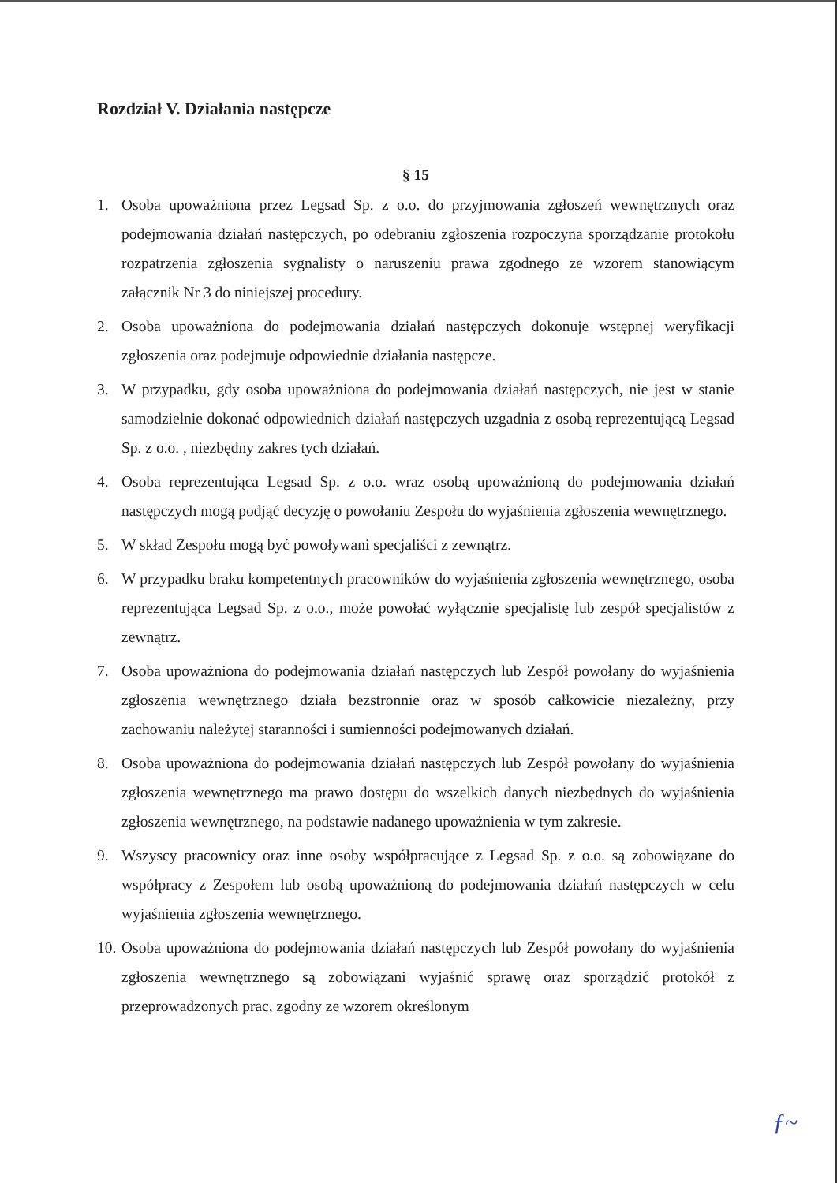Rozdział V. Działania następcze
§ 15
1. Osoba upoważniona przez Legsad Sp. z o.o. do przyjmowania zgłoszeń wewnętrznych oraz podejmowania działań następczych, po odebraniu zgłoszenia rozpoczyna sporządzanie protokołu rozpatrzenia zgłoszenia sygnalisty o naruszeniu prawa zgodnego ze wzorem stanowiącym załącznik Nr 3 do niniejszej procedury.
2. Osoba upoważniona do podejmowania działań następczych dokonuje wstępnej weryfikacji zgłoszenia oraz podejmuje odpowiednie działania następcze.
3. W przypadku, gdy osoba upoważniona do podejmowania działań następczych, nie jest w stanie samodzielnie dokonać odpowiednich działań następczych uzgadnia z osobą reprezentującą Legsad Sp. z o.o. , niezbędny zakres tych działań.
4. Osoba reprezentująca Legsad Sp. z o.o. wraz osobą upoważnioną do podejmowania działań następczych mogą podjąć decyzję o powołaniu Zespołu do wyjaśnienia zgłoszenia wewnętrznego.
5. W skład Zespołu mogą być powoływani specjaliści z zewnątrz.
6. W przypadku braku kompetentnych pracowników do wyjaśnienia zgłoszenia wewnętrznego, osoba reprezentująca Legsad Sp. z o.o., może powołać wyłącznie specjalistę lub zespół specjalistów z zewnątrz.
7. Osoba upoważniona do podejmowania działań następczych lub Zespół powołany do wyjaśnienia zgłoszenia wewnętrznego działa bezstronnie oraz w sposób całkowicie niezależny, przy zachowaniu należytej staranności i sumienności podejmowanych działań.
8. Osoba upoważniona do podejmowania działań następczych lub Zespół powołany do wyjaśnienia zgłoszenia wewnętrznego ma prawo dostępu do wszelkich danych niezbędnych do wyjaśnienia zgłoszenia wewnętrznego, na podstawie nadanego upoważnienia w tym zakresie.
9. Wszyscy pracownicy oraz inne osoby współpracujące z Legsad Sp. z o.o. są zobowiązane do współpracy z Zespołem lub osobą upoważnioną do podejmowania działań następczych w celu wyjaśnienia zgłoszenia wewnętrznego.
10. Osoba upoważniona do podejmowania działań następczych lub Zespół powołany do wyjaśnienia zgłoszenia wewnętrznego są zobowiązani wyjaśnić sprawę oraz sporządzić protokół z przeprowadzonych prac, zgodny ze wzorem określonym
ƒ~